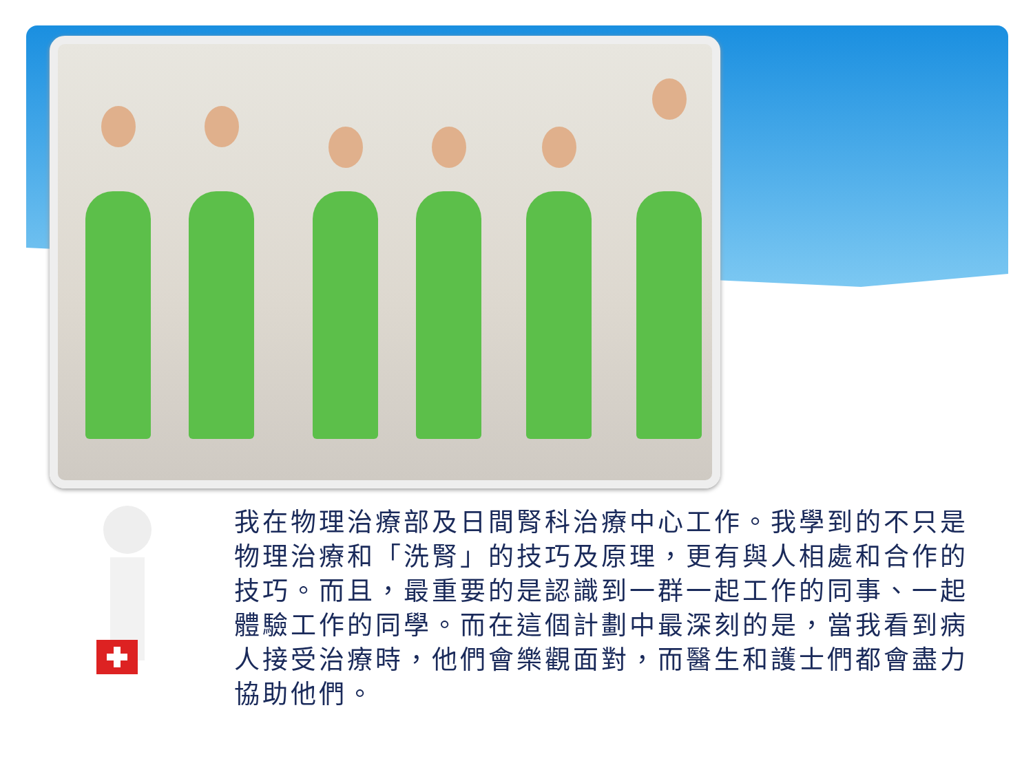我在物理治療部及日間腎科治療中心工作。我學到的不只是物理治療和「洗腎」的技巧及原理，更有與人相處和合作的技巧。而且，最重要的是認識到一群一起工作的同事、一起體驗工作的同學。而在這個計劃中最深刻的是，當我看到病人接受治療時，他們會樂觀面對，而醫生和護士們都會盡力協助他們。